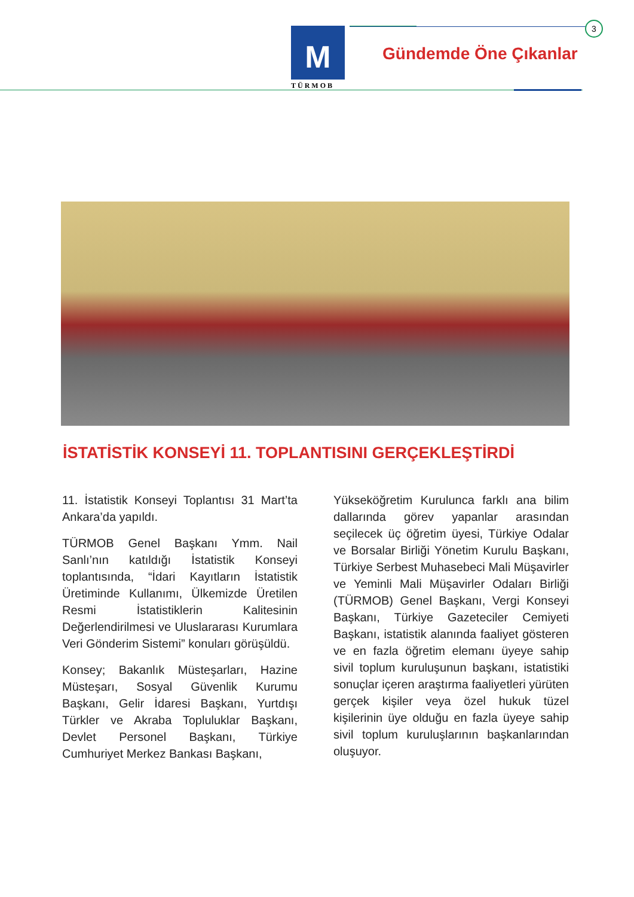3
M
TÜRMOB
Gündemde Öne Çıkanlar
İSTATİSTİK KONSEYİ 11. TOPLANTISINI GERÇEKLEŞTİRDİ
11. İstatistik Konseyi Toplantısı 31 Mart’ta Ankara’da yapıldı.
TÜRMOB Genel Başkanı Ymm. Nail Sanlı’nın katıldığı İstatistik Konseyi toplantısında, “İdari Kayıtların İstatistik Üretiminde Kullanımı, Ülkemizde Üretilen Resmi İstatistiklerin Kalitesinin Değerlendirilmesi ve Uluslararası Kurumlara Veri Gönderim Sistemi” konuları görüşüldü.
Konsey; Bakanlık Müsteşarları, Hazine Müsteşarı, Sosyal Güvenlik Kurumu Başkanı, Gelir İdaresi Başkanı, Yurtdışı Türkler ve Akraba Topluluklar Başkanı, Devlet Personel Başkanı, Türkiye Cumhuriyet Merkez Bankası Başkanı,
Yükseköğretim Kurulunca farklı ana bilim dallarında görev yapanlar arasından seçilecek üç öğretim üyesi, Türkiye Odalar ve Borsalar Birliği Yönetim Kurulu Başkanı, Türkiye Serbest Muhasebeci Mali Müşavirler ve Yeminli Mali Müşavirler Odaları Birliği (TÜRMOB) Genel Başkanı, Vergi Konseyi Başkanı, Türkiye Gazeteciler Cemiyeti Başkanı, istatistik alanında faaliyet gösteren ve en fazla öğretim elemanı üyeye sahip sivil toplum kuruluşunun başkanı, istatistiki sonuçlar içeren araştırma faaliyetleri yürüten gerçek kişiler veya özel hukuk tüzel kişilerinin üye olduğu en fazla üyeye sahip sivil toplum kuruluşlarının başkanlarından oluşuyor.